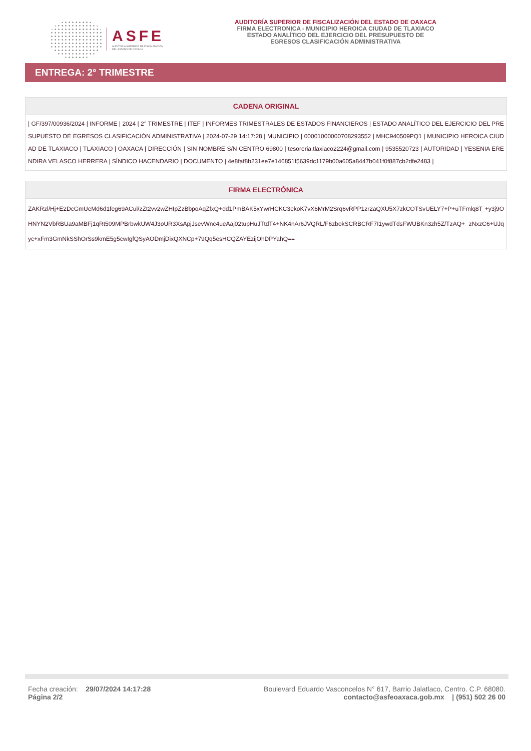ASFE
AUDITORÍA SUPERIOR DE FISCALIZACIÓN
DEL ESTADO DE OAXACA
AUDITORÍA SUPERIOR DE FISCALIZACIÓN DEL ESTADO DE OAXACA
FIRMA ELECTRONICA - MUNICIPIO HEROICA CIUDAD DE TLAXIACO
ESTADO ANALÍTICO DEL EJERCICIO DEL PRESUPUESTO DE
EGRESOS CLASIFICACIÓN ADMINISTRATIVA
ENTREGA: 2° TRIMESTRE
| CADENA ORIGINAL |
| --- |
| / GF/397/00936/2024 / INFORME / 2024 / 2° TRIMESTRE / ITEF / INFORMES TRIMESTRALES DE ESTADOS FINANCIEROS / ESTADO ANALÍTICO DEL EJERCICIO DEL PRESUPUESTO DE EGRESOS CLASIFICACIÓN ADMINISTRATIVA / 2024-07-29 14:17:28 / MUNICIPIO / 00001000000708293552 / MHC940509PQ1 / MUNICIPIO HEROICA CIUDAD DE TLAXIACO / TLAXIACO / OAXACA / DIRECCIÓN / SIN NOMBRE S/N CENTRO 69800 / tesoreria.tlaxiaco2224@gmail.com / 9535520723 / AUTORIDAD / YESENIA ERENDIRA VELASCO HERRERA / SÍNDICO HACENDARIO / DOCUMENTO / 4e8faf8b231ee7e146851f5639dc1179b00a605a8447b041f0f887cb2dfe2483 / |
| FIRMA ELECTRÓNICA |
| --- |
| ZAKRzl/Hj+E2DcGmUeMd6d1feg69ACul/zZt2vv2wZHIpZzBbpoAqZfxQ+dd1PmBAK5xYwrHCKC3ekoK7vX6MrM2Srq6vRPP1zr2aQXU5X7zkCOTSvUELY7+P+uTFmlq8T +y3j9OHNYN2VbRBUa9aMBFj1qRt509MPBrbwkUW4J3oUR3XsApjJsevWnc4ueAaj02tupHuJTtdT4+NK4nAr6JVQRL/F6zbokSCRBCRF7I1ywdTdsFWUBKn3zh5Z/TzAQ+ zNxzC6+UJqyc+xFm3GmNkSShOrSs9kmE5g5cwIgfQSyAODmjDixQXNCp+79Qq5esHCQZAYEzijOhDPYahQ== |
Fecha creación: 29/07/2024 14:17:28
Página 2/2
Boulevard Eduardo Vasconcelos N° 617, Barrio Jalatlaco, Centro. C.P. 68080.
contacto@asfeoaxaca.gob.mx | (951) 502 26 00